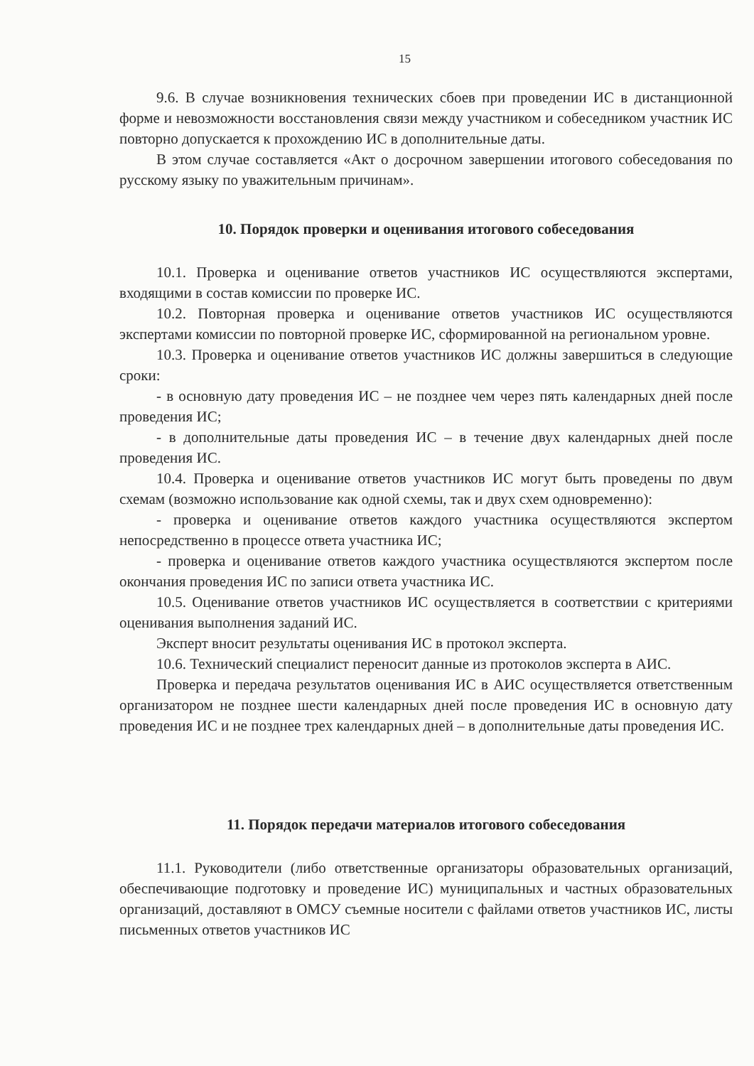15
9.6. В случае возникновения технических сбоев при проведении ИС в дистанционной форме и невозможности восстановления связи между участником и собеседником участник ИС повторно допускается к прохождению ИС в дополнительные даты.
В этом случае составляется «Акт о досрочном завершении итогового собеседования по русскому языку по уважительным причинам».
10. Порядок проверки и оценивания итогового собеседования
10.1. Проверка и оценивание ответов участников ИС осуществляются экспертами, входящими в состав комиссии по проверке ИС.
10.2. Повторная проверка и оценивание ответов участников ИС осуществляются экспертами комиссии по повторной проверке ИС, сформированной на региональном уровне.
10.3. Проверка и оценивание ответов участников ИС должны завершиться в следующие сроки:
- в основную дату проведения ИС – не позднее чем через пять календарных дней после проведения ИС;
- в дополнительные даты проведения ИС – в течение двух календарных дней после проведения ИС.
10.4. Проверка и оценивание ответов участников ИС могут быть проведены по двум схемам (возможно использование как одной схемы, так и двух схем одновременно):
- проверка и оценивание ответов каждого участника осуществляются экспертом непосредственно в процессе ответа участника ИС;
- проверка и оценивание ответов каждого участника осуществляются экспертом после окончания проведения ИС по записи ответа участника ИС.
10.5. Оценивание ответов участников ИС осуществляется в соответствии с критериями оценивания выполнения заданий ИС.
Эксперт вносит результаты оценивания ИС в протокол эксперта.
10.6. Технический специалист переносит данные из протоколов эксперта в АИС.
Проверка и передача результатов оценивания ИС в АИС осуществляется ответственным организатором не позднее шести календарных дней после проведения ИС в основную дату проведения ИС и не позднее трех календарных дней – в дополнительные даты проведения ИС.
11. Порядок передачи материалов итогового собеседования
11.1. Руководители (либо ответственные организаторы образовательных организаций, обеспечивающие подготовку и проведение ИС) муниципальных и частных образовательных организаций, доставляют в ОМСУ съемные носители с файлами ответов участников ИС, листы письменных ответов участников ИС